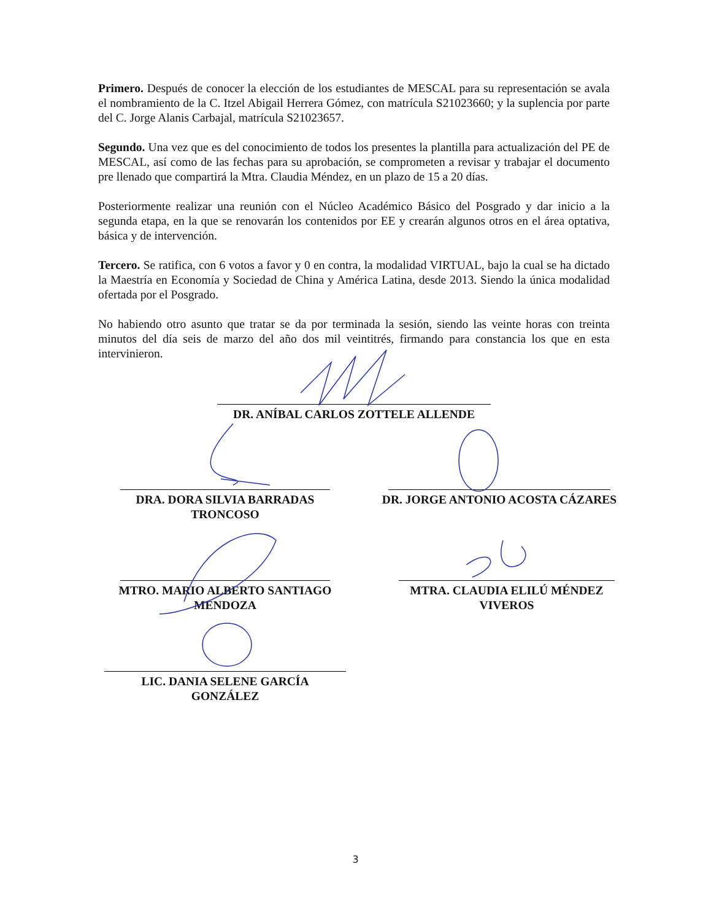Primero. Después de conocer la elección de los estudiantes de MESCAL para su representación se avala el nombramiento de la C. Itzel Abigail Herrera Gómez, con matrícula S21023660; y la suplencia por parte del C. Jorge Alanis Carbajal, matrícula S21023657.
Segundo. Una vez que es del conocimiento de todos los presentes la plantilla para actualización del PE de MESCAL, así como de las fechas para su aprobación, se comprometen a revisar y trabajar el documento pre llenado que compartirá la Mtra. Claudia Méndez, en un plazo de 15 a 20 días.
Posteriormente realizar una reunión con el Núcleo Académico Básico del Posgrado y dar inicio a la segunda etapa, en la que se renovarán los contenidos por EE y crearán algunos otros en el área optativa, básica y de intervención.
Tercero. Se ratifica, con 6 votos a favor y 0 en contra, la modalidad VIRTUAL, bajo la cual se ha dictado la Maestría en Economía y Sociedad de China y América Latina, desde 2013. Siendo la única modalidad ofertada por el Posgrado.
No habiendo otro asunto que tratar se da por terminada la sesión, siendo las veinte horas con treinta minutos del día seis de marzo del año dos mil veintitrés, firmando para constancia los que en esta intervinieron.
DR. ANÍBAL CARLOS ZOTTELE ALLENDE
DRA. DORA SILVIA BARRADAS
TRONCOSO
DR. JORGE ANTONIO ACOSTA CÁZARES
MTRO. MARIO ALBERTO SANTIAGO
MENDOZA
MTRA. CLAUDIA ELILÚ MÉNDEZ
VIVEROS
LIC. DANIA SELENE GARCÍA
GONZÁLEZ
3